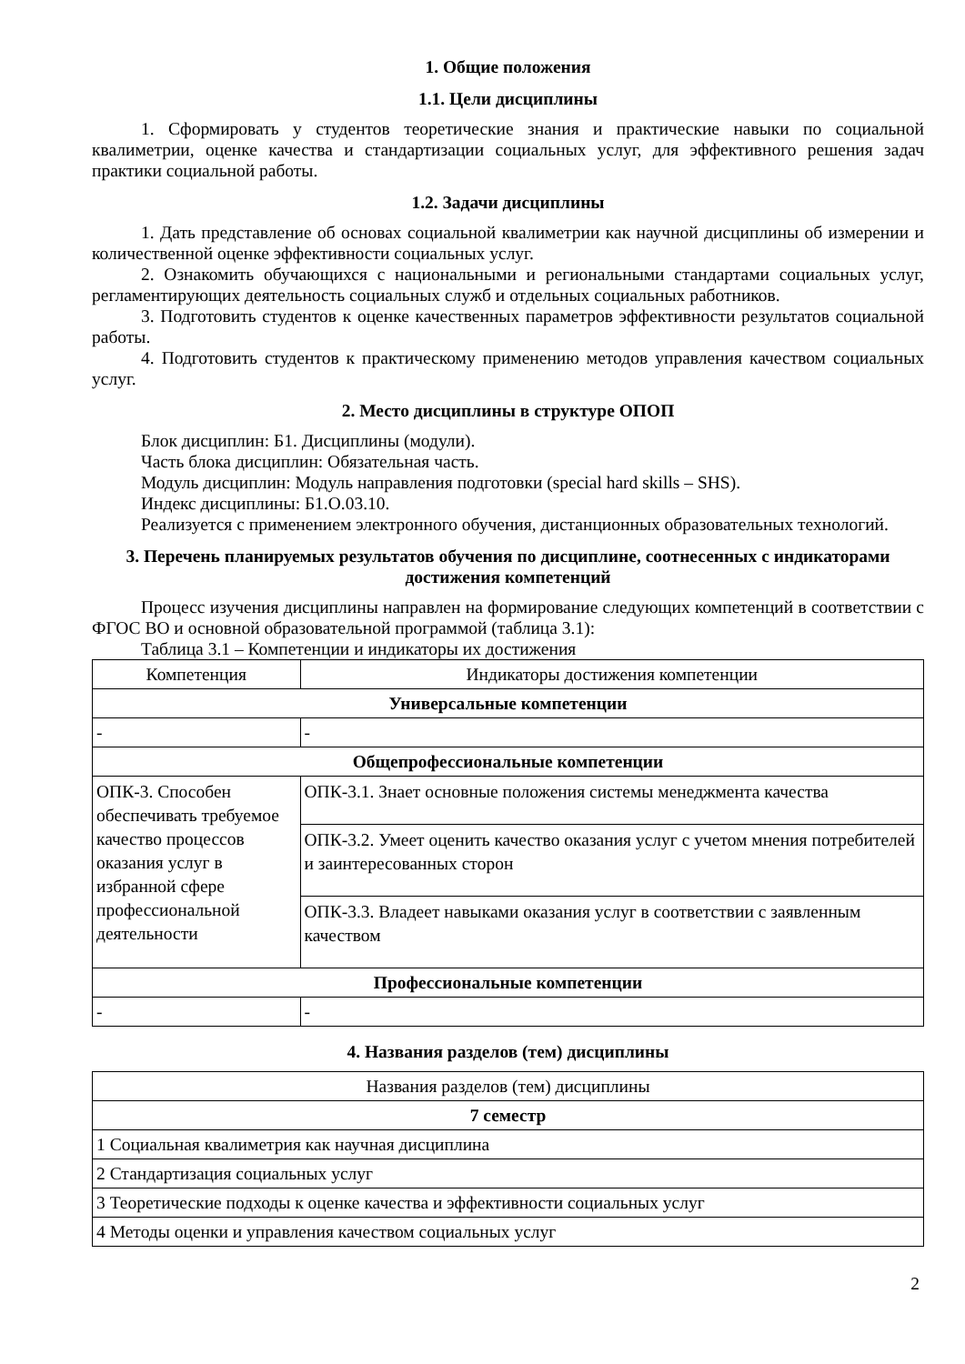1. Общие положения
1.1. Цели дисциплины
1. Сформировать у студентов теоретические знания и практические навыки по социальной квалиметрии, оценке качества и стандартизации социальных услуг, для эффективного решения задач практики социальной работы.
1.2. Задачи дисциплины
1. Дать представление об основах социальной квалиметрии как научной дисциплины об измерении и количественной оценке эффективности социальных услуг.
2. Ознакомить обучающихся с национальными и региональными стандартами социальных услуг, регламентирующих деятельность социальных служб и отдельных социальных работников.
3. Подготовить студентов к оценке качественных параметров эффективности результатов социальной работы.
4. Подготовить студентов к практическому применению методов управления качеством социальных услуг.
2. Место дисциплины в структуре ОПОП
Блок дисциплин: Б1. Дисциплины (модули).
Часть блока дисциплин: Обязательная часть.
Модуль дисциплин: Модуль направления подготовки (special hard skills – SHS).
Индекс дисциплины: Б1.О.03.10.
Реализуется с применением электронного обучения, дистанционных образовательных технологий.
3. Перечень планируемых результатов обучения по дисциплине, соотнесенных с индикаторами достижения компетенций
Процесс изучения дисциплины направлен на формирование следующих компетенций в соответствии с ФГОС ВО и основной образовательной программой (таблица 3.1):
Таблица 3.1 – Компетенции и индикаторы их достижения
| Компетенция | Индикаторы достижения компетенции |
| --- | --- |
| Универсальные компетенции | |
| - | - |
| Общепрофессиональные компетенции | |
| ОПК-3. Способен обеспечивать требуемое качество процессов оказания услуг в избранной сфере профессиональной деятельности | ОПК-3.1. Знает основные положения системы менеджмента качества |
| | ОПК-3.2. Умеет оценить качество оказания услуг с учетом мнения потребителей и заинтересованных сторон |
| | ОПК-3.3. Владеет навыками оказания услуг в соответствии с заявленным качеством |
| Профессиональные компетенции | |
| - | - |
4. Названия разделов (тем) дисциплины
| Названия разделов (тем) дисциплины |
| 7 семестр |
| 1 Социальная квалиметрия как научная дисциплина |
| 2 Стандартизация социальных услуг |
| 3 Теоретические подходы к оценке качества и эффективности социальных услуг |
| 4 Методы оценки и управления качеством социальных услуг |
2